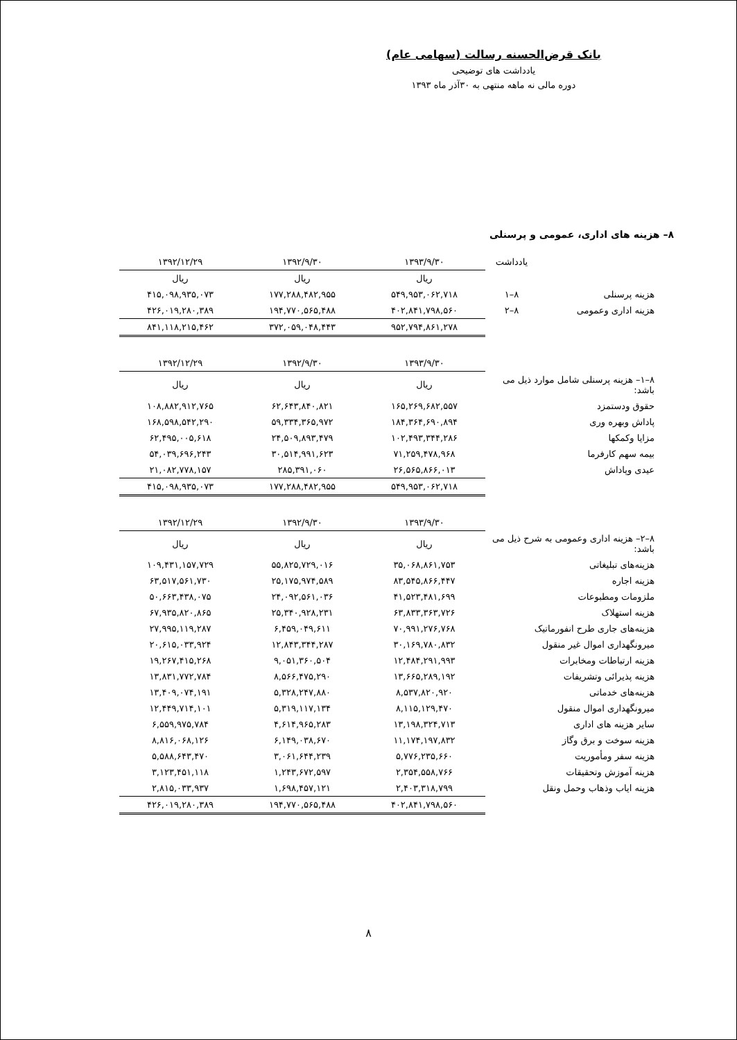بانک قرض‌الحسنه رسالت (سهامی عام)
یادداشت های توضیحی
دوره مالی نه ماهه منتهی به ۳۰آذر ماه ۱۳۹۳
۸– هزینه های اداری، عمومی و پرسنلی
| | یادداشت | ۱۳۹۳/۹/۳۰ | ۱۳۹۲/۹/۳۰ | ۱۳۹۲/۱۲/۲۹ |
| --- | --- | --- | --- | --- |
| | | ریال | ریال | ریال |
| هزینه پرسنلی | ۸–۱ | ۵۴۹,۹۵۳,۰۶۲,۷۱۸ | ۱۷۷,۲۸۸,۴۸۲,۹۵۵ | ۴۱۵,۰۹۸,۹۳۵,۰۷۳ |
| هزینه اداری وعمومی | ۸–۲ | ۴۰۲,۸۴۱,۷۹۸,۵۶۰ | ۱۹۴,۷۷۰,۵۶۵,۴۸۸ | ۴۲۶,۰۱۹,۲۸۰,۳۸۹ |
| | | ۹۵۲,۷۹۴,۸۶۱,۲۷۸ | ۳۷۲,۰۵۹,۰۴۸,۴۴۳ | ۸۴۱,۱۱۸,۲۱۵,۴۶۲ |
| | | ۱۳۹۳/۹/۳۰ | ۱۳۹۲/۹/۳۰ | ۱۳۹۲/۱۲/۲۹ |
| ۸–۱– هزینه پرسنلی شامل موارد ذیل می باشد: | | ریال | ریال | ریال |
| حقوق ودستمزد | | ۱۶۵,۲۶۹,۶۸۲,۵۵۷ | ۶۲,۶۴۳,۸۴۰,۸۲۱ | ۱۰۸,۸۸۲,۹۱۲,۷۶۵ |
| پاداش وبهره وری | | ۱۸۴,۳۶۴,۶۹۰,۸۹۴ | ۵۹,۳۳۴,۳۶۵,۹۷۲ | ۱۶۸,۵۹۸,۵۴۲,۲۹۰ |
| مزایا وکمکها | | ۱۰۲,۴۹۳,۳۴۴,۲۸۶ | ۲۴,۵۰۹,۸۹۳,۴۷۹ | ۶۲,۴۹۵,۰۰۵,۶۱۸ |
| بیمه سهم کارفرما | | ۷۱,۲۵۹,۴۷۸,۹۶۸ | ۳۰,۵۱۴,۹۹۱,۶۲۳ | ۵۴,۰۳۹,۶۹۶,۲۴۳ |
| عیدی وپاداش | | ۲۶,۵۶۵,۸۶۶,۰۱۳ | ۲۸۵,۳۹۱,۰۶۰ | ۲۱,۰۸۲,۷۷۸,۱۵۷ |
| | | ۵۴۹,۹۵۳,۰۶۲,۷۱۸ | ۱۷۷,۲۸۸,۴۸۲,۹۵۵ | ۴۱۵,۰۹۸,۹۳۵,۰۷۳ |
| | | ۱۳۹۳/۹/۳۰ | ۱۳۹۲/۹/۳۰ | ۱۳۹۲/۱۲/۲۹ |
| ۸–۲– هزینه اداری وعمومی به شرح ذیل می باشد: | | ریال | ریال | ریال |
| هزینه‌های تبلیغاتی | | ۳۵,۰۶۸,۸۶۱,۷۵۳ | ۵۵,۸۲۵,۷۲۹,۰۱۶ | ۱۰۹,۴۳۱,۱۵۷,۷۲۹ |
| هزینه اجاره | | ۸۳,۵۴۵,۸۶۶,۴۴۷ | ۲۵,۱۷۵,۹۷۴,۵۸۹ | ۶۳,۵۱۷,۵۶۱,۷۳۰ |
| ملزومات ومطبوعات | | ۴۱,۵۲۳,۴۸۱,۶۹۹ | ۲۴,۰۹۲,۵۶۱,۰۳۶ | ۵۰,۶۶۳,۴۳۸,۰۷۵ |
| هزینه استهلاک | | ۶۳,۸۳۳,۳۶۳,۷۲۶ | ۲۵,۳۴۰,۹۲۸,۲۳۱ | ۶۷,۹۳۵,۸۲۰,۸۶۵ |
| هزینه‌های جاری طرح انفورماتیک | | ۷۰,۹۹۱,۲۷۶,۷۶۸ | ۶,۴۵۹,۰۴۹,۶۱۱ | ۲۷,۹۹۵,۱۱۹,۲۸۷ |
| میرونگهداری اموال غیر منقول | | ۳۰,۱۶۹,۷۸۰,۸۳۲ | ۱۲,۸۴۳,۳۴۴,۲۸۷ | ۲۰,۶۱۵,۰۳۳,۹۲۴ |
| هزینه ارتباطات ومخابرات | | ۱۲,۴۸۴,۲۹۱,۹۹۳ | ۹,۰۵۱,۳۶۰,۵۰۴ | ۱۹,۲۶۷,۴۱۵,۲۶۸ |
| هزینه پذیرائی وتشریفات | | ۱۳,۶۶۵,۲۸۹,۱۹۲ | ۸,۵۶۶,۴۷۵,۲۹۰ | ۱۳,۸۳۱,۷۷۲,۷۸۴ |
| هزینه‌های خدماتی | | ۸,۵۳۷,۸۲۰,۹۲۰ | ۵,۳۲۸,۲۴۷,۸۸۰ | ۱۳,۴۰۹,۰۷۴,۱۹۱ |
| میرونگهداری اموال منقول | | ۸,۱۱۵,۱۲۹,۴۷۰ | ۵,۳۱۹,۱۱۷,۱۳۴ | ۱۲,۴۴۹,۷۱۴,۱۰۱ |
| سایر هزینه های اداری | | ۱۳,۱۹۸,۳۲۴,۷۱۳ | ۴,۶۱۴,۹۶۵,۲۸۳ | ۶,۵۵۹,۹۷۵,۷۸۴ |
| هزینه سوخت و برق وگاز | | ۱۱,۱۷۴,۱۹۷,۸۳۲ | ۶,۱۴۹,۰۳۸,۶۷۰ | ۸,۸۱۶,۰۶۸,۱۲۶ |
| هزینه سفر ومأموریت | | ۵,۷۷۶,۲۳۵,۶۶۰ | ۳,۰۶۱,۶۴۴,۲۳۹ | ۵,۵۸۸,۶۴۳,۴۷۰ |
| هزینه آموزش وتحقیقات | | ۲,۳۵۴,۵۵۸,۷۶۶ | ۱,۲۴۳,۶۷۲,۵۹۷ | ۳,۱۲۳,۴۵۱,۱۱۸ |
| هزینه ایاب وذهاب وحمل ونقل | | ۲,۴۰۳,۳۱۸,۷۹۹ | ۱,۶۹۸,۴۵۷,۱۲۱ | ۲,۸۱۵,۰۳۳,۹۳۷ |
| | | ۴۰۲,۸۴۱,۷۹۸,۵۶۰ | ۱۹۴,۷۷۰,۵۶۵,۴۸۸ | ۴۲۶,۰۱۹,۲۸۰,۳۸۹ |
۸